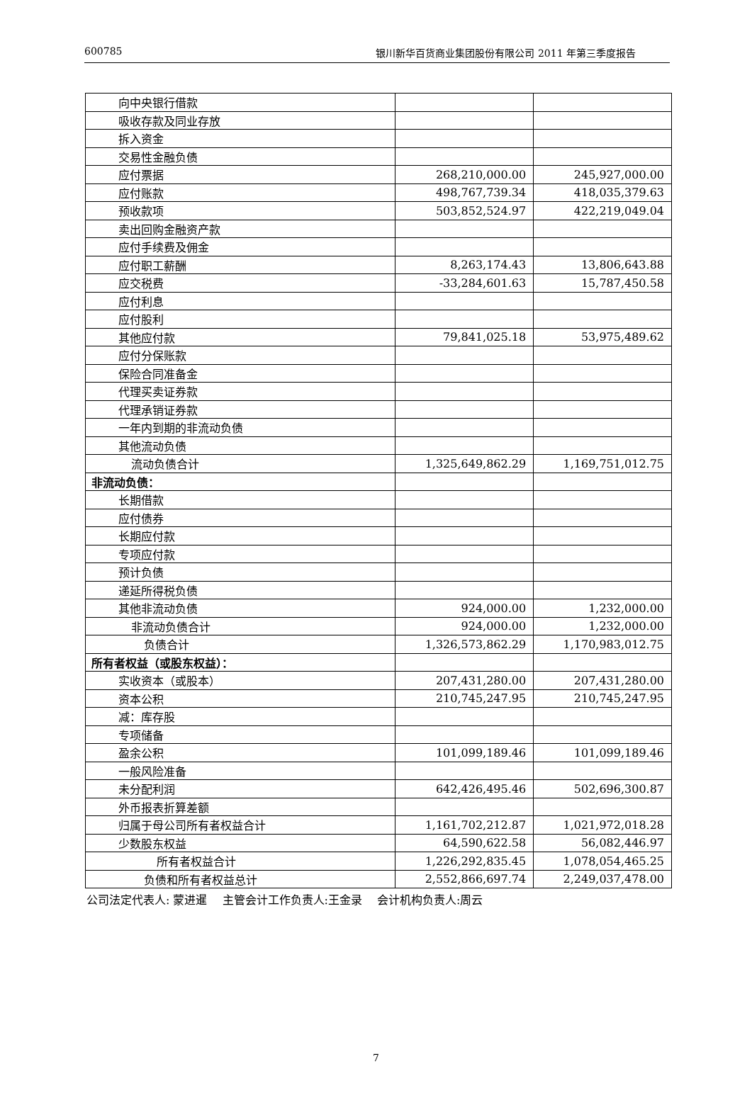600785 银川新华百货商业集团股份有限公司 2011 年第三季度报告
| 向中央银行借款 | | |
| 吸收存款及同业存放 | | |
| 拆入资金 | | |
| 交易性金融负债 | | |
| 应付票据 | 268,210,000.00 | 245,927,000.00 |
| 应付账款 | 498,767,739.34 | 418,035,379.63 |
| 预收款项 | 503,852,524.97 | 422,219,049.04 |
| 卖出回购金融资产款 | | |
| 应付手续费及佣金 | | |
| 应付职工薪酬 | 8,263,174.43 | 13,806,643.88 |
| 应交税费 | -33,284,601.63 | 15,787,450.58 |
| 应付利息 | | |
| 应付股利 | | |
| 其他应付款 | 79,841,025.18 | 53,975,489.62 |
| 应付分保账款 | | |
| 保险合同准备金 | | |
| 代理买卖证券款 | | |
| 代理承销证券款 | | |
| 一年内到期的非流动负债 | | |
| 其他流动负债 | | |
| 流动负债合计 | 1,325,649,862.29 | 1,169,751,012.75 |
| 非流动负债： | | |
| 长期借款 | | |
| 应付债券 | | |
| 长期应付款 | | |
| 专项应付款 | | |
| 预计负债 | | |
| 递延所得税负债 | | |
| 其他非流动负债 | 924,000.00 | 1,232,000.00 |
| 非流动负债合计 | 924,000.00 | 1,232,000.00 |
| 负债合计 | 1,326,573,862.29 | 1,170,983,012.75 |
| 所有者权益（或股东权益）： | | |
| 实收资本（或股本） | 207,431,280.00 | 207,431,280.00 |
| 资本公积 | 210,745,247.95 | 210,745,247.95 |
| 减：库存股 | | |
| 专项储备 | | |
| 盈余公积 | 101,099,189.46 | 101,099,189.46 |
| 一般风险准备 | | |
| 未分配利润 | 642,426,495.46 | 502,696,300.87 |
| 外币报表折算差额 | | |
| 归属于母公司所有者权益合计 | 1,161,702,212.87 | 1,021,972,018.28 |
| 少数股东权益 | 64,590,622.58 | 56,082,446.97 |
| 所有者权益合计 | 1,226,292,835.45 | 1,078,054,465.25 |
| 负债和所有者权益总计 | 2,552,866,697.74 | 2,249,037,478.00 |
公司法定代表人: 蒙进暹　 主管会计工作负责人:王金录　 会计机构负责人:周云
7